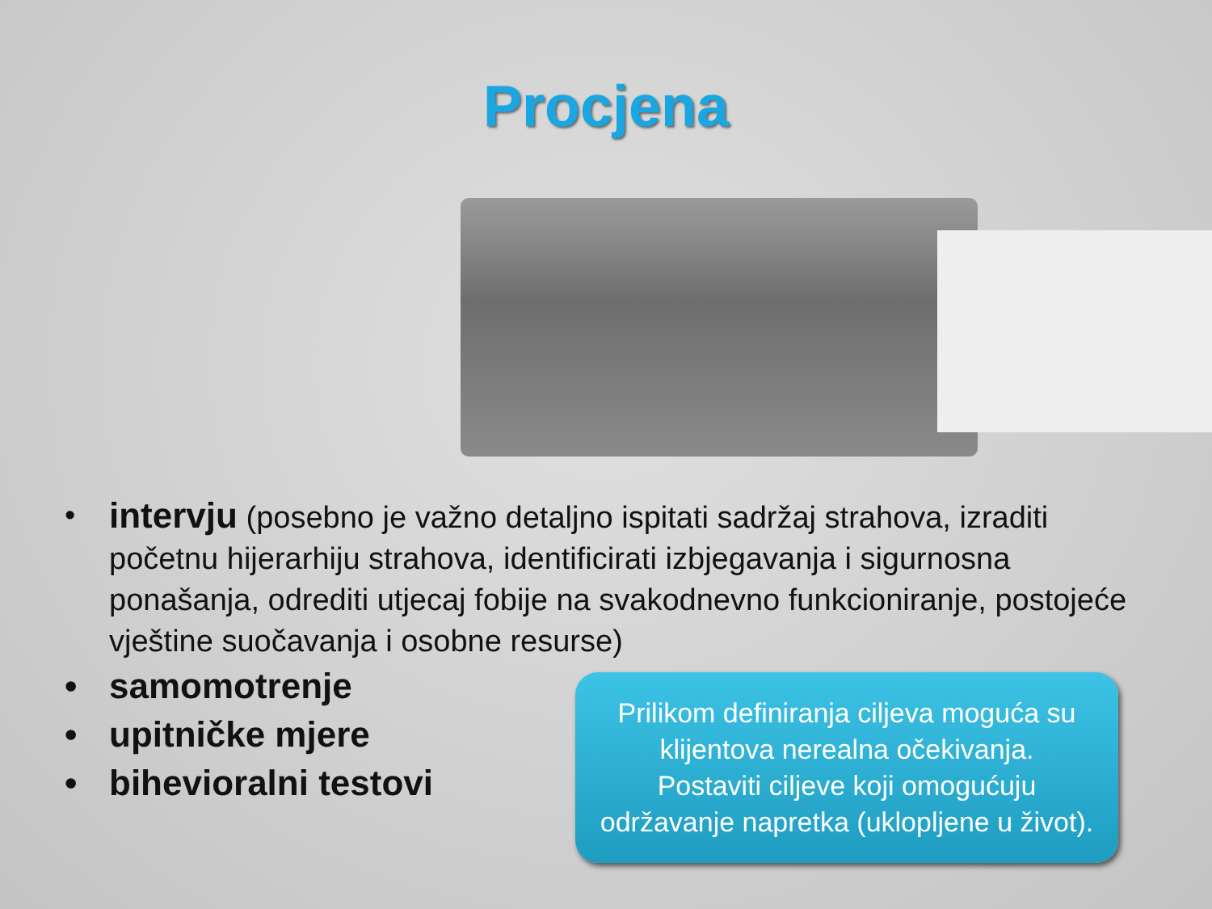Procjena
• intervju (posebno je važno detaljno ispitati sadržaj strahova, izraditi početnu hijerarhiju strahova, identificirati izbjegavanja i sigurnosna ponašanja, odrediti utjecaj fobije na svakodnevno funkcioniranje, postojeće vještine suočavanja i osobne resurse)
• samomotrenje
• upitničke mjere
• bihevioralni testovi
Prilikom definiranja ciljeva moguća su
klijentova nerealna očekivanja.
Postaviti ciljeve koji omogućuju
održavanje napretka (uklopljene u život).